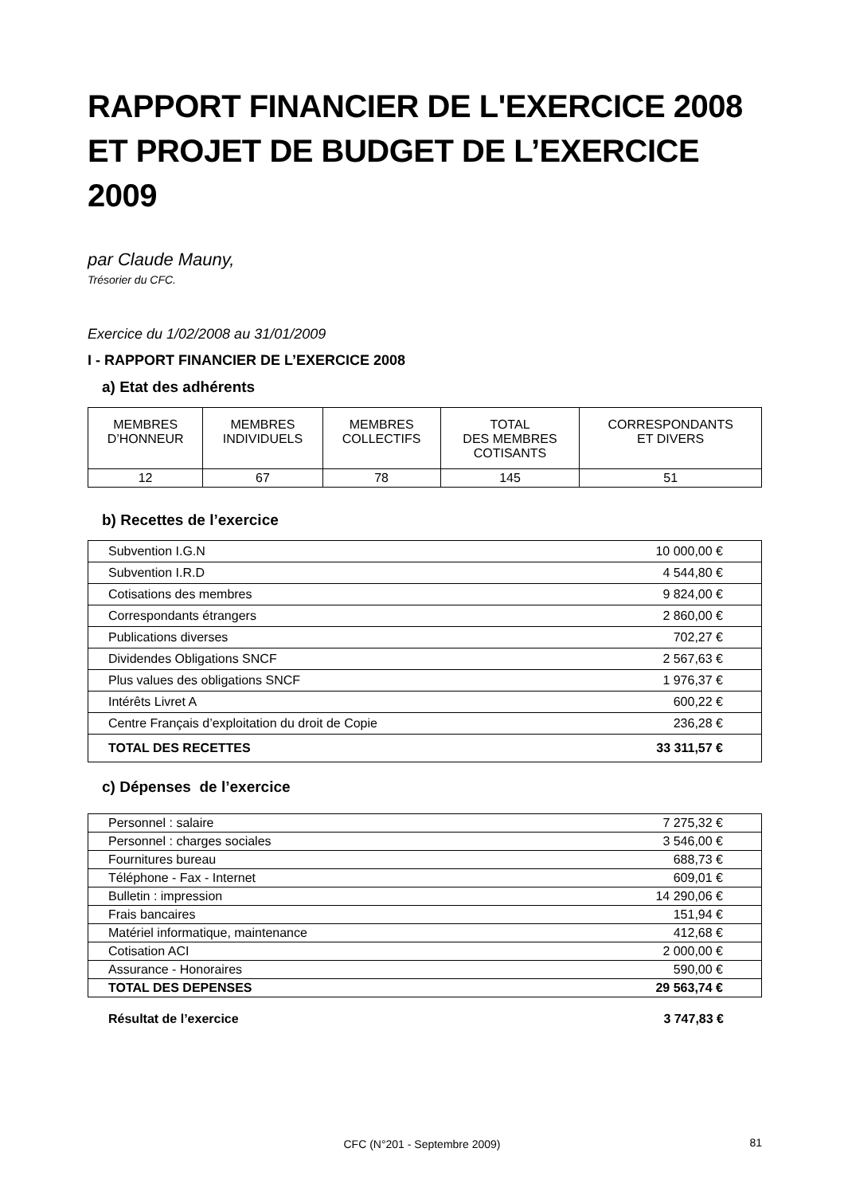RAPPORT FINANCIER DE L'EXERCICE 2008 ET PROJET DE BUDGET DE L’EXERCICE 2009
par Claude Mauny,
Trésorier du CFC.
Exercice du 1/02/2008 au 31/01/2009
I - RAPPORT FINANCIER DE L’EXERCICE 2008
a) Etat des adhérents
| MEMBRES D’HONNEUR | MEMBRES INDIVIDUELS | MEMBRES COLLECTIFS | TOTAL DES MEMBRES COTISANTS | CORRESPONDANTS ET DIVERS |
| --- | --- | --- | --- | --- |
| 12 | 67 | 78 | 145 | 51 |
b) Recettes de l’exercice
| Subvention I.G.N | 10 000,00 € |
| Subvention I.R.D | 4 544,80 € |
| Cotisations des membres | 9 824,00 € |
| Correspondants étrangers | 2 860,00 € |
| Publications diverses | 702,27 € |
| Dividendes Obligations SNCF | 2 567,63 € |
| Plus values des obligations SNCF | 1 976,37 € |
| Intérêts Livret A | 600,22 € |
| Centre Français d’exploitation du droit de Copie | 236,28 € |
| TOTAL DES RECETTES | 33 311,57 € |
c) Dépenses de l’exercice
| Personnel : salaire | 7 275,32 € |
| Personnel : charges sociales | 3 546,00 € |
| Fournitures bureau | 688,73 € |
| Téléphone - Fax - Internet | 609,01 € |
| Bulletin : impression | 14 290,06 € |
| Frais bancaires | 151,94 € |
| Matériel informatique, maintenance | 412,68 € |
| Cotisation ACI | 2 000,00 € |
| Assurance - Honoraires | 590,00 € |
| TOTAL DES DEPENSES | 29 563,74 € |
Résultat de l’exercice 3 747,83 €
CFC (N°201 - Septembre 2009) 81